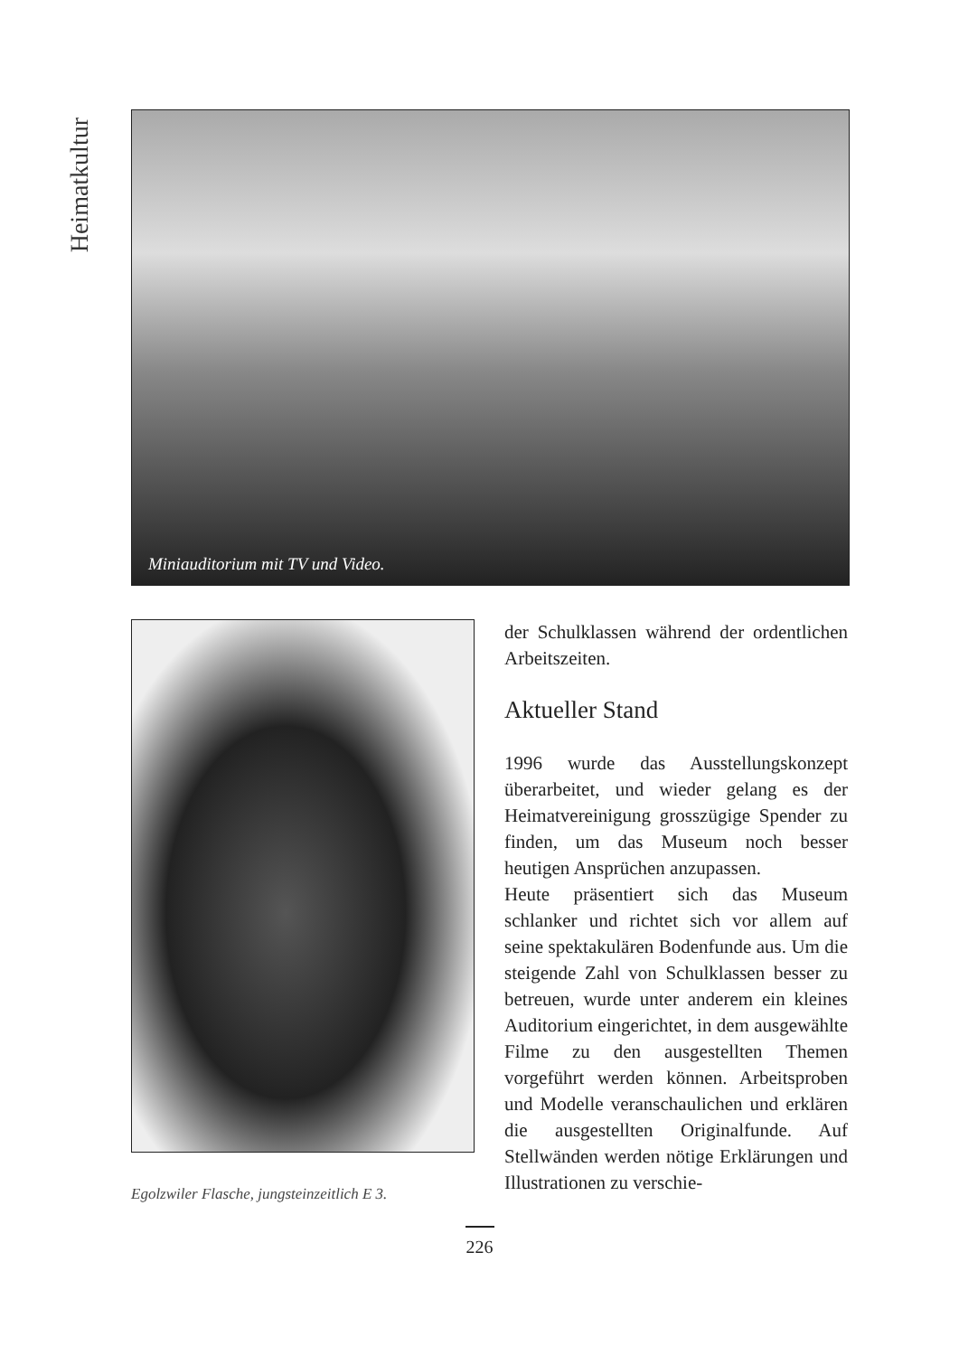Heimatkultur
Miniauditorium mit TV und Video.
Egolzwiler Flasche, jungsteinzeitlich E 3.
der Schulklassen während der ordentlichen Arbeitszeiten.
Aktueller Stand
1996 wurde das Ausstellungskonzept überarbeitet, und wieder gelang es der Heimatvereinigung grosszügige Spender zu finden, um das Museum noch besser heutigen Ansprüchen anzupassen.
Heute präsentiert sich das Museum schlanker und richtet sich vor allem auf seine spektakulären Bodenfunde aus. Um die steigende Zahl von Schulklassen besser zu betreuen, wurde unter anderem ein kleines Auditorium eingerichtet, in dem ausgewählte Filme zu den ausgestellten Themen vorgeführt werden können. Arbeitsproben und Modelle veranschaulichen und erklären die ausgestellten Originalfunde. Auf Stellwänden werden nötige Erklärungen und Illustrationen zu verschie-
226